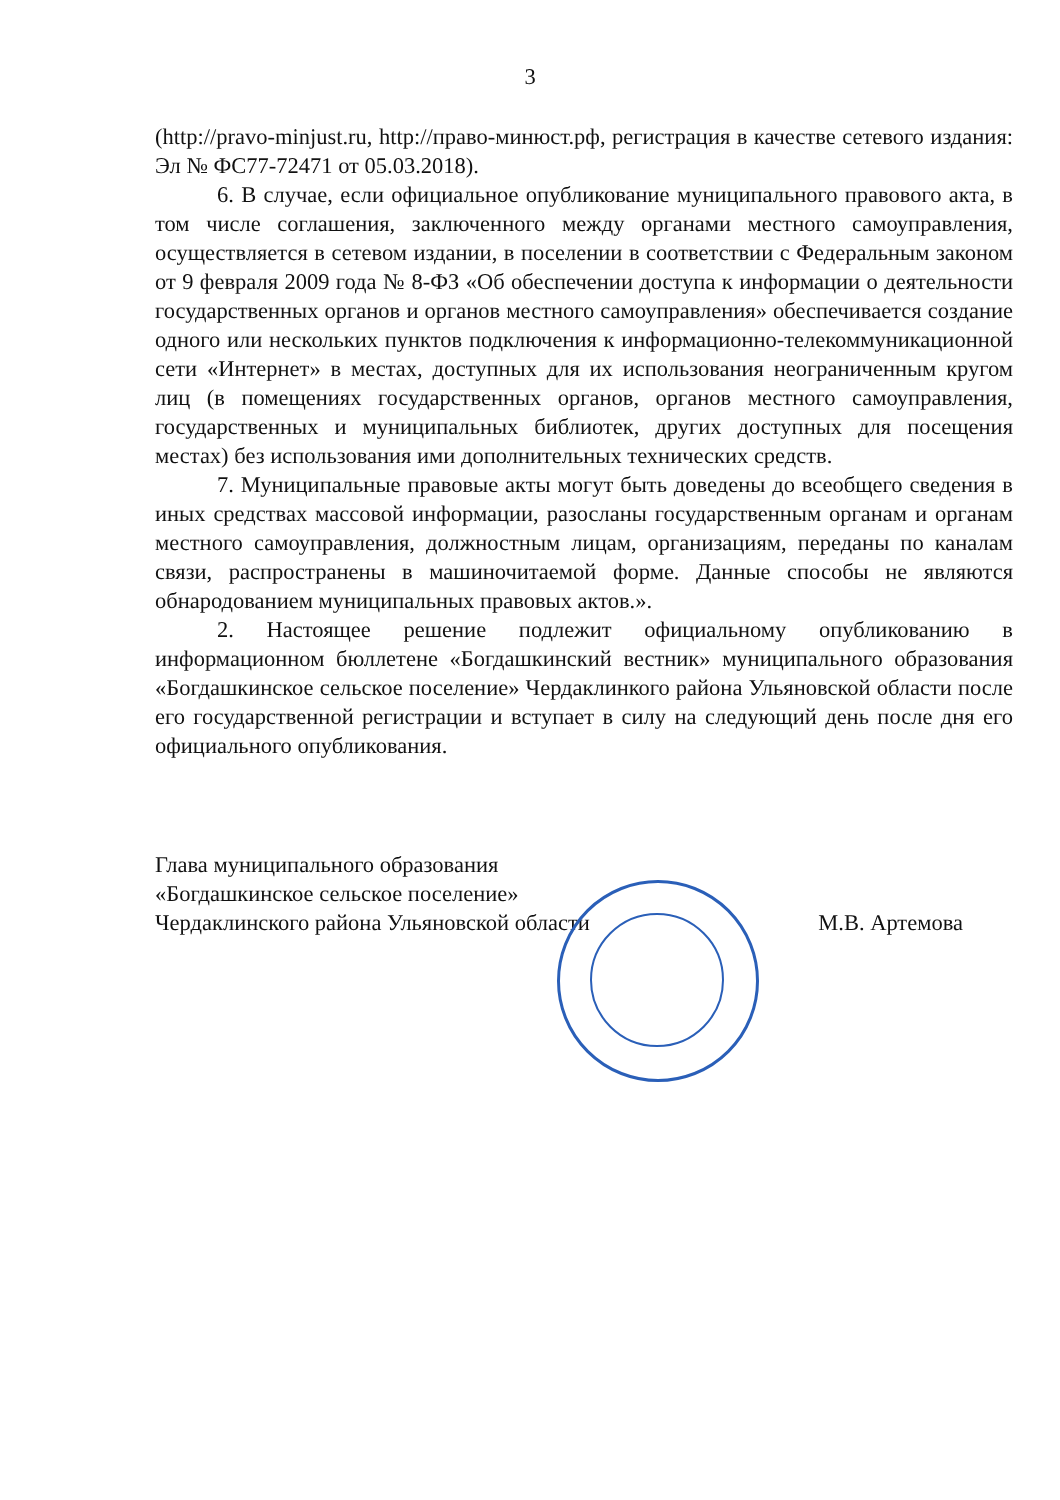3
(http://pravo-minjust.ru, http://право-минюст.рф, регистрация в качестве сетевого издания: Эл № ФС77-72471 от 05.03.2018).
6. В случае, если официальное опубликование муниципального правового акта, в том числе соглашения, заключенного между органами местного самоуправления, осуществляется в сетевом издании, в поселении в соответствии с Федеральным законом от 9 февраля 2009 года № 8-ФЗ «Об обеспечении доступа к информации о деятельности государственных органов и органов местного самоуправления» обеспечивается создание одного или нескольких пунктов подключения к информационно-телекоммуникационной сети «Интернет» в местах, доступных для их использования неограниченным кругом лиц (в помещениях государственных органов, органов местного самоуправления, государственных и муниципальных библиотек, других доступных для посещения местах) без использования ими дополнительных технических средств.
7. Муниципальные правовые акты могут быть доведены до всеобщего сведения в иных средствах массовой информации, разосланы государственным органам и органам местного самоуправления, должностным лицам, организациям, переданы по каналам связи, распространены в машиночитаемой форме. Данные способы не являются обнародованием муниципальных правовых актов.».
2. Настоящее решение подлежит официальному опубликованию в информационном бюллетене «Богдашкинский вестник» муниципального образования «Богдашкинское сельское поселение» Чердаклинкого района Ульяновской области после его государственной регистрации и вступает в силу на следующий день после дня его официального опубликования.
Глава муниципального образования
«Богдашкинское сельское поселение»
Чердаклинского района Ульяновской области
М.В. Артемова